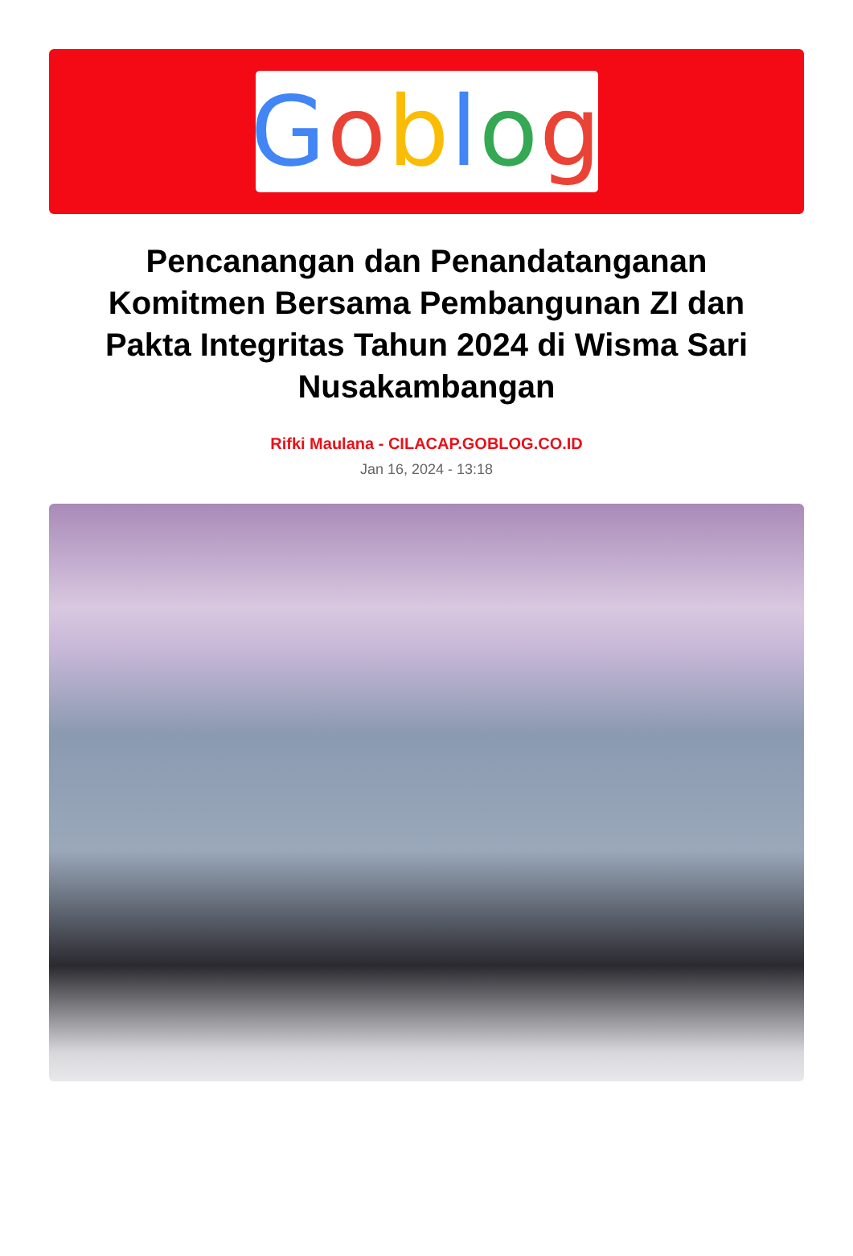Goblog
Pencanangan dan Penandatanganan Komitmen Bersama Pembangunan ZI dan Pakta Integritas Tahun 2024 di Wisma Sari Nusakambangan
Rifki Maulana - CILACAP.GOBLOG.CO.ID
Jan 16, 2024 - 13:18